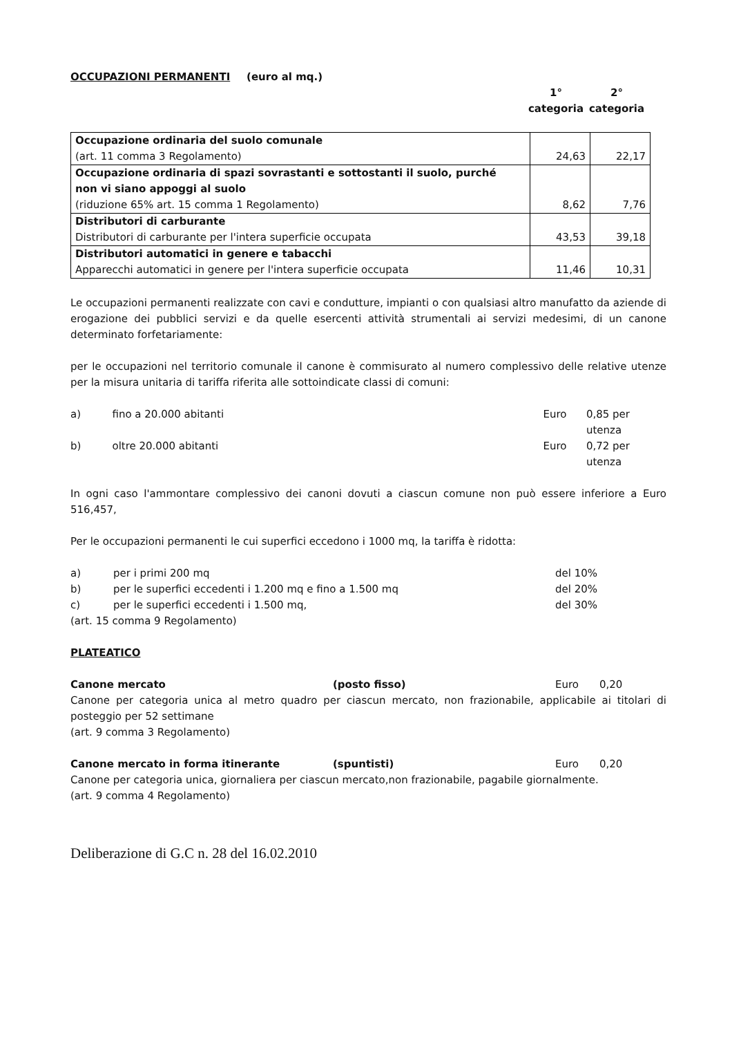OCCUPAZIONI PERMANENTI (euro al mq.)
1°
categoria
2°
categoria
| Occupazione ordinaria del suolo comunale (art. 11 comma 3 Regolamento) | 24,63 | 22,17 |
| Occupazione ordinaria di spazi sovrastanti e sottostanti il suolo, purché non vi siano appoggi al suolo (riduzione 65% art. 15 comma 1 Regolamento) | 8,62 | 7,76 |
| Distributori di carburante Distributori di carburante per l'intera superficie occupata | 43,53 | 39,18 |
| Distributori automatici in genere e tabacchi Apparecchi automatici in genere per l'intera superficie occupata | 11,46 | 10,31 |
Le occupazioni permanenti realizzate con cavi e condutture, impianti o con qualsiasi altro manufatto da aziende di erogazione dei pubblici servizi e da quelle esercenti attività strumentali ai servizi medesimi, di un canone determinato forfetariamente:
per le occupazioni nel territorio comunale il canone è commisurato al numero complessivo delle relative utenze per la misura unitaria di tariffa riferita alle sottoindicate classi di comuni:
a) fino a 20.000 abitanti Euro 0,85 per utenza
b) oltre 20.000 abitanti Euro 0,72 per utenza
In ogni caso l'ammontare complessivo dei canoni dovuti a ciascun comune non può essere inferiore a Euro 516,457,
Per le occupazioni permanenti le cui superfici eccedono i 1000 mq, la tariffa è ridotta:
a) per i primi 200 mq del 10%
b) per le superfici eccedenti i 1.200 mq e fino a 1.500 mq del 20%
c) per le superfici eccedenti i 1.500 mq, del 30%
(art. 15 comma 9 Regolamento)
PLATEATICO
Canone mercato (posto fisso) Euro 0,20
Canone per categoria unica al metro quadro per ciascun mercato, non frazionabile, applicabile ai titolari di posteggio per 52 settimane
(art. 9 comma 3 Regolamento)
Canone mercato in forma itinerante (spuntisti) Euro 0,20
Canone per categoria unica, giornaliera per ciascun mercato,non frazionabile, pagabile giornalmente.
(art. 9 comma 4 Regolamento)
Deliberazione di G.C n. 28 del 16.02.2010